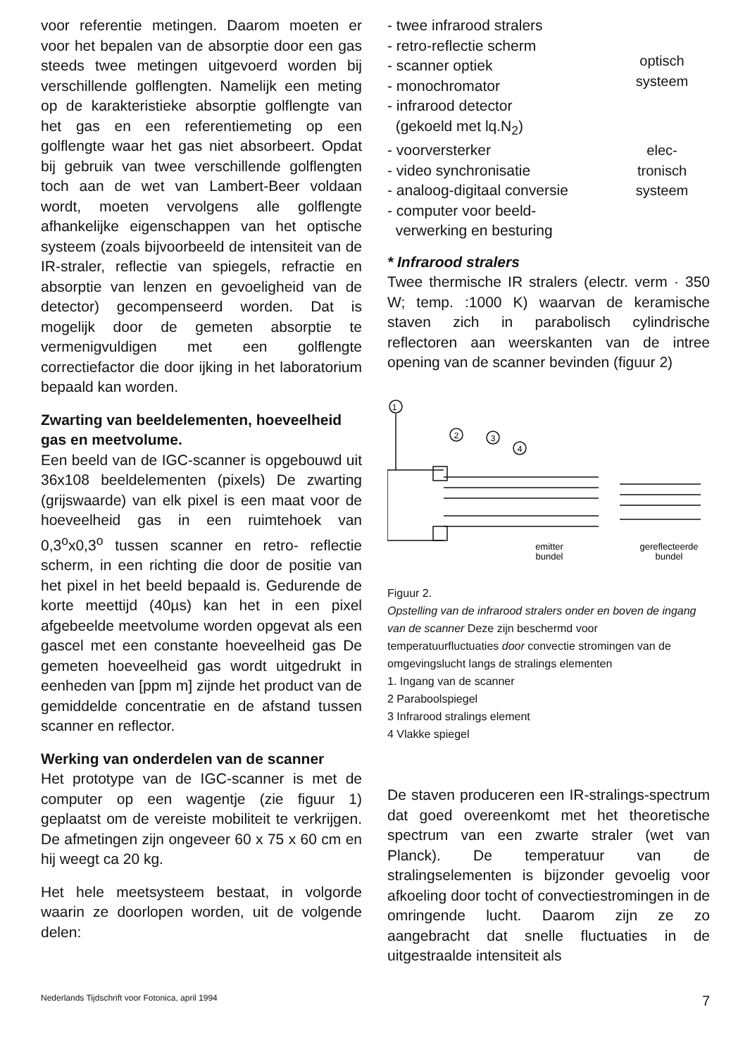voor referentie metingen. Daarom moeten er voor het bepalen van de absorptie door een gas steeds twee metingen uitgevoerd worden bij verschillende golflengten. Namelijk een meting op de karakteristieke absorptie golflengte van het gas en een referentiemeting op een golflengte waar het gas niet absorbeert. Opdat bij gebruik van twee verschillende golflengten toch aan de wet van Lambert-Beer voldaan wordt, moeten vervolgens alle golflengte afhankelijke eigenschappen van het optische systeem (zoals bijvoorbeeld de intensiteit van de IR-straler, reflectie van spiegels, refractie en absorptie van lenzen en gevoeligheid van de detector) gecompenseerd worden. Dat is mogelijk door de gemeten absorptie te vermenigvuldigen met een golflengte correctiefactor die door ijking in het laboratorium bepaald kan worden.
Zwarting van beeldelementen, hoeveelheid gas en meetvolume.
Een beeld van de IGC-scanner is opgebouwd uit 36x108 beeldelementen (pixels) De zwarting (grijswaarde) van elk pixel is een maat voor de hoeveelheid gas in een ruimtehoek van 0,3<sup>o</sup>x0,3<sup>o</sup> tussen scanner en retro- reflectie scherm, in een richting die door de positie van het pixel in het beeld bepaald is. Gedurende de korte meettijd (40µs) kan het in een pixel afgebeelde meetvolume worden opgevat als een gascel met een constante hoeveelheid gas De gemeten hoeveelheid gas wordt uitgedrukt in eenheden van [ppm m] zijnde het product van de gemiddelde concentratie en de afstand tussen scanner en reflector.
Werking van onderdelen van de scanner
Het prototype van de IGC-scanner is met de computer op een wagentje (zie figuur 1) geplaatst om de vereiste mobiliteit te verkrijgen. De afmetingen zijn ongeveer 60 x 75 x 60 cm en hij weegt ca 20 kg.
Het hele meetsysteem bestaat, in volgorde waarin ze doorlopen worden, uit de volgende delen:
- twee infrarood stralers
- retro-reflectie scherm
- scanner optiek
- monochromator
- infrarood detector
(gekoeld met lq.N<sub>2</sub>)
optisch systeem
- voorversterker
- video synchronisatie
- analoog-digitaal conversie
- computer voor beeld-
verwerking en besturing
elec-
tronisch
systeem
* Infrarood stralers
Twee thermische IR stralers (electr. verm · 350 W; temp. :1000 K) waarvan de keramische staven zich in parabolisch cylindrische reflectoren aan weerskanten van de intree opening van de scanner bevinden (figuur 2)
1
2
3
4
emitter
bundel
gereflecteerde
bundel
Figuur 2.
Opstelling van de infrarood stralers onder en boven de ingang van de scanner Deze zijn beschermd voor temperatuurfluctuaties door convectie stromingen van de omgevingslucht langs de stralings elementen
1. Ingang van de scanner
2 Paraboolspiegel
3 Infrarood stralings element
4 Vlakke spiegel
De staven produceren een IR-stralings-spectrum dat goed overeenkomt met het theoretische spectrum van een zwarte straler (wet van Planck). De temperatuur van de stralingselementen is bijzonder gevoelig voor afkoeling door tocht of convectiestromingen in de omringende lucht. Daarom zijn ze zo aangebracht dat snelle fluctuaties in de uitgestraalde intensiteit als
Nederlands Tijdschrift voor Fotonica, april 1994 7